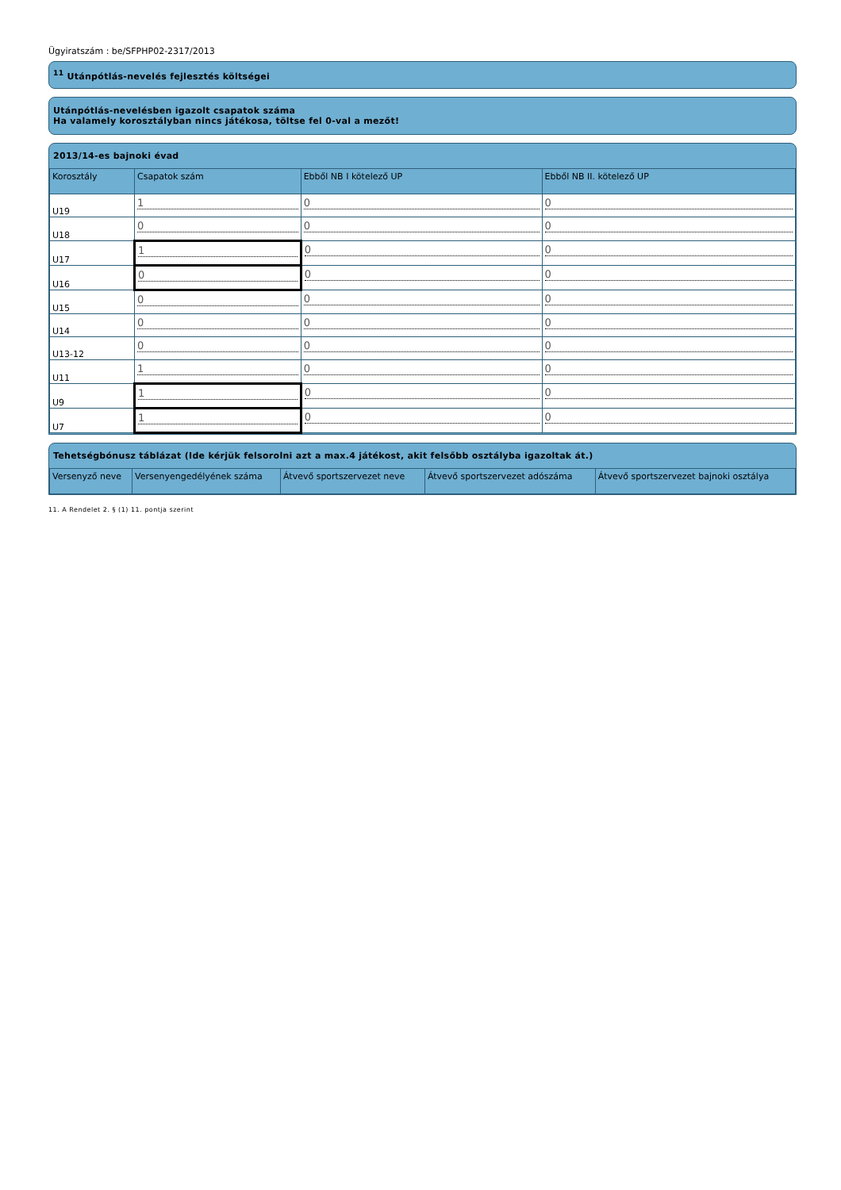Ügyiratszám : be/SFPHP02-2317/2013
<sup>11</sup> Utánpótlás-nevelés fejlesztés költségei
Utánpótlás-nevelésben igazolt csapatok száma
Ha valamely korosztályban nincs játékosa, töltse fel 0-val a mezőt!
2013/14-es bajnoki évad
| Korosztály | Csapatok szám | Ebből NB I kötelező UP | Ebből NB II. kötelező UP |
| --- | --- | --- | --- |
| U19 | 1 | 0 | 0 |
| U18 | 0 | 0 | 0 |
| U17 | 1 | 0 | 0 |
| U16 | 0 | 0 | 0 |
| U15 | 0 | 0 | 0 |
| U14 | 0 | 0 | 0 |
| U13-12 | 0 | 0 | 0 |
| U11 | 1 | 0 | 0 |
| U9 | 1 | 0 | 0 |
| U7 | 1 | 0 | 0 |
Tehetségbónusz táblázat (Ide kérjük felsorolni azt a max.4 játékost, akit felsőbb osztályba igazoltak át.)
| Versenyző neve | Versenyengedélyének száma | Átvevő sportszervezet neve | Átvevő sportszervezet adószáma | Átvevő sportszervezet bajnoki osztálya |
| --- | --- | --- | --- | --- |
11. A Rendelet 2. § (1) 11. pontja szerint